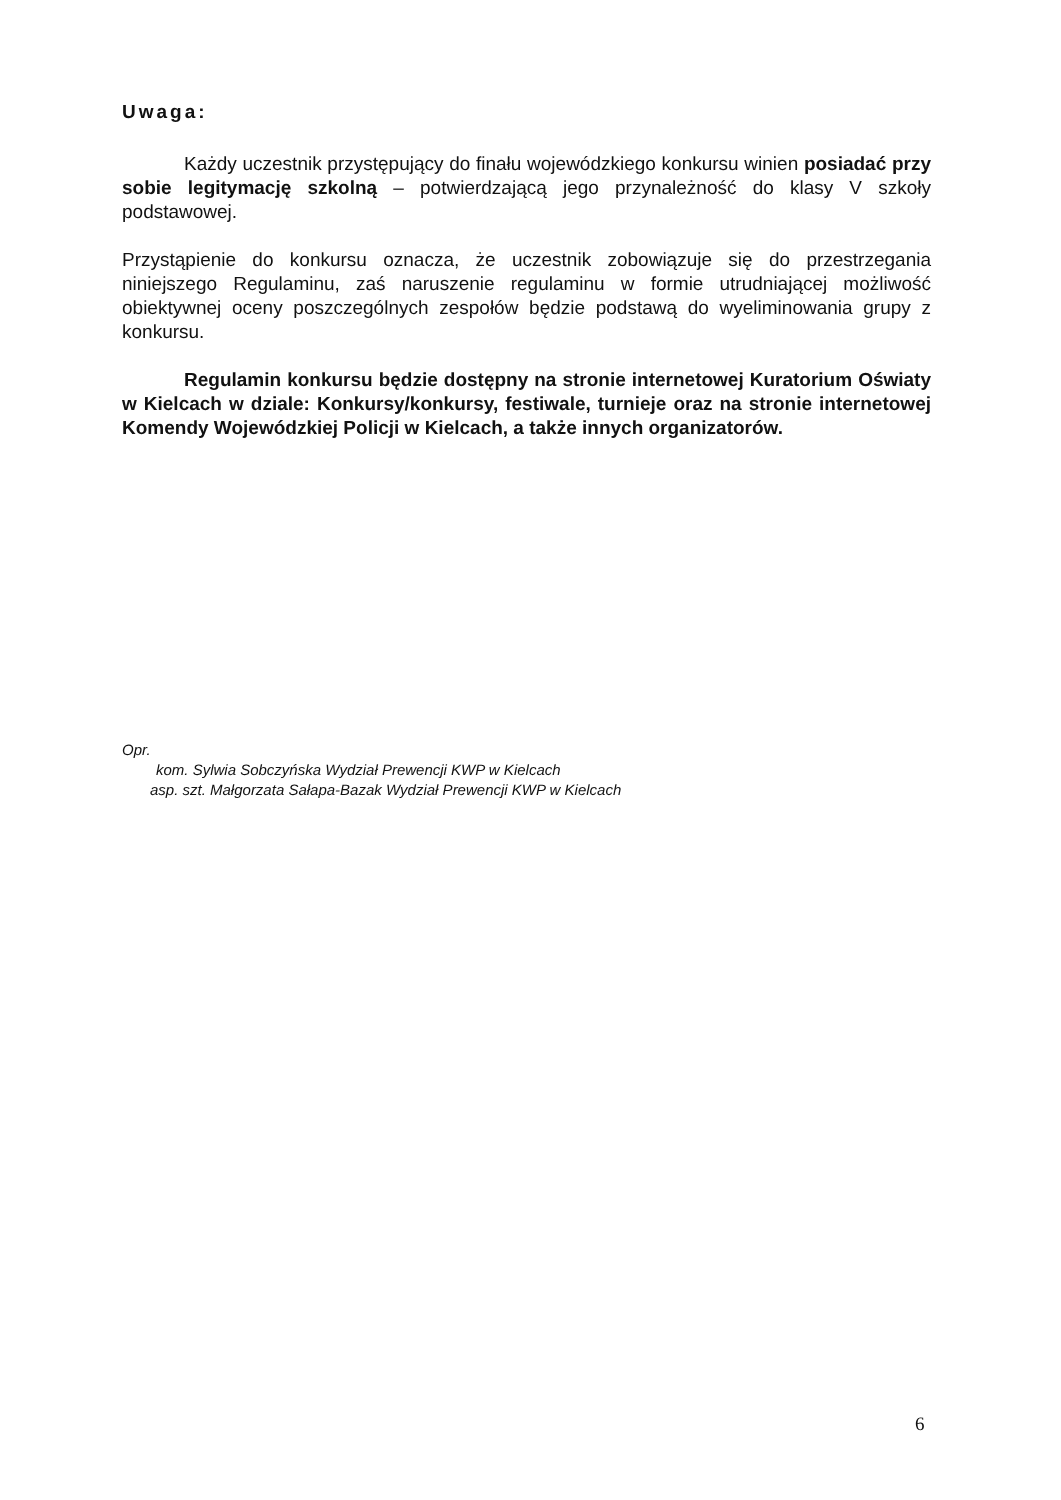Uwaga:
Każdy uczestnik przystępujący do finału wojewódzkiego konkursu winien posiadać przy sobie legitymację szkolną – potwierdzającą jego przynależność do klasy V szkoły podstawowej.
Przystąpienie do konkursu oznacza, że uczestnik zobowiązuje się do przestrzegania niniejszego Regulaminu, zaś naruszenie regulaminu w formie utrudniającej możliwość obiektywnej oceny poszczególnych zespołów będzie podstawą do wyeliminowania grupy z konkursu.
Regulamin konkursu będzie dostępny na stronie internetowej Kuratorium Oświaty w Kielcach w dziale: Konkursy/konkursy, festiwale, turnieje oraz na stronie internetowej Komendy Wojewódzkiej Policji w Kielcach, a także innych organizatorów.
Opr.
kom. Sylwia Sobczyńska Wydział Prewencji KWP w Kielcach
asp. szt. Małgorzata Sałapa-Bazak Wydział Prewencji KWP w Kielcach
6